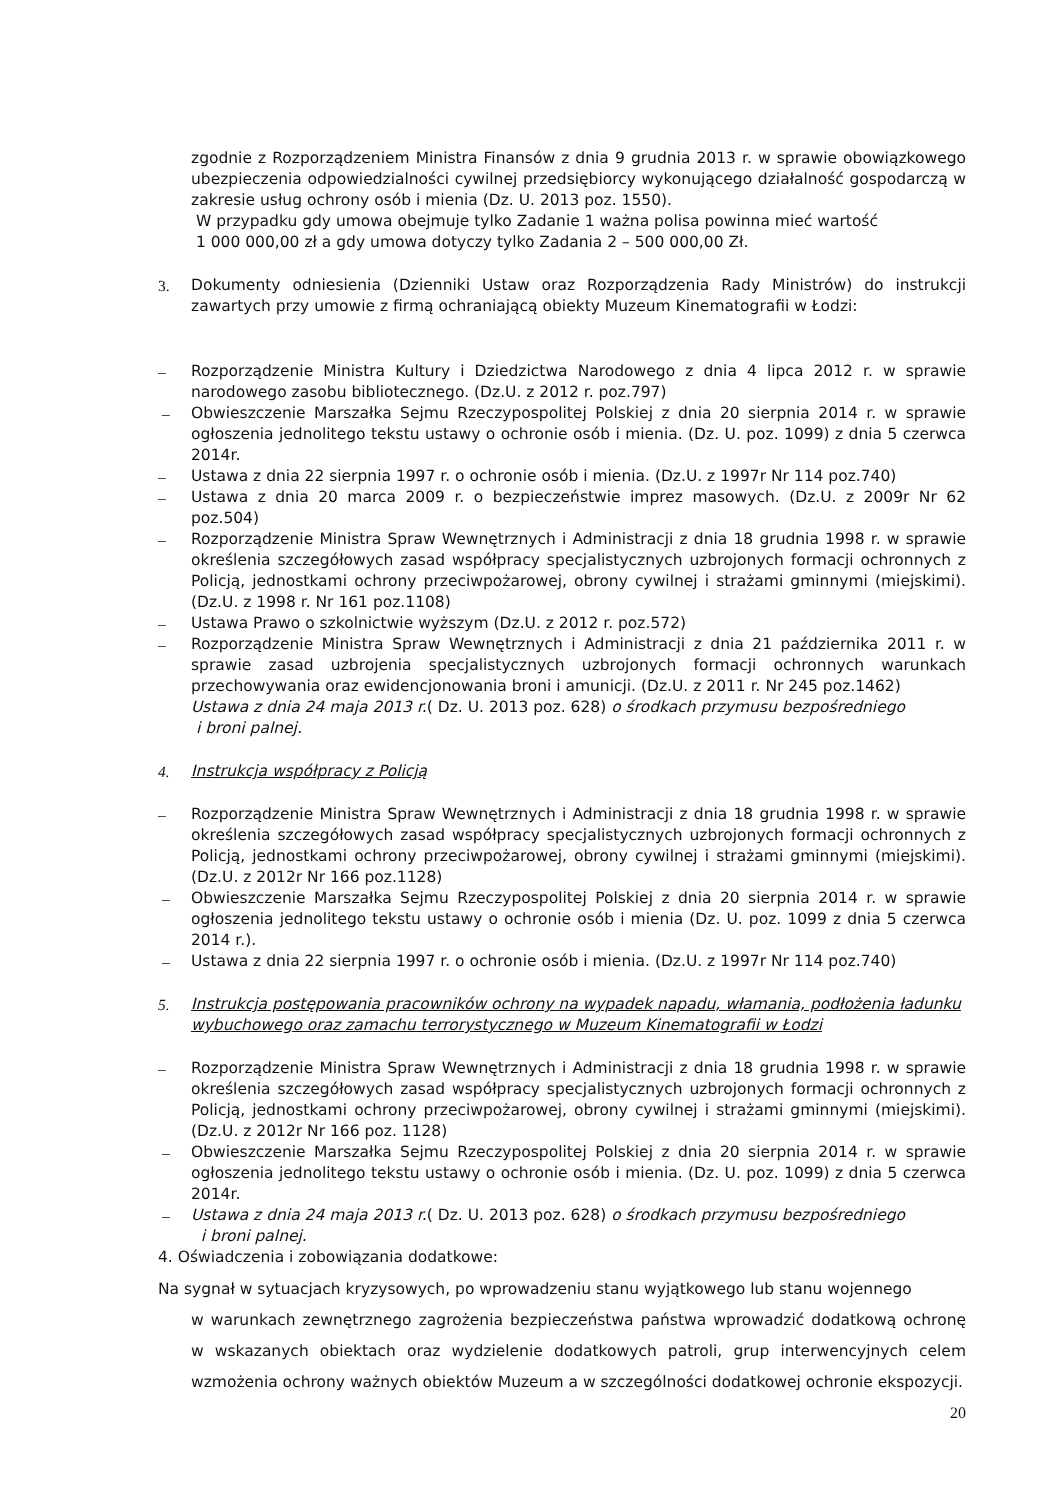zgodnie z Rozporządzeniem Ministra Finansów z dnia 9 grudnia 2013 r. w sprawie obowiązkowego ubezpieczenia odpowiedzialności cywilnej przedsiębiorcy wykonującego działalność gospodarczą w zakresie usług ochrony osób i mienia (Dz. U. 2013 poz. 1550).
W przypadku gdy umowa obejmuje tylko Zadanie 1 ważna polisa powinna mieć wartość
1 000 000,00 zł a gdy umowa dotyczy tylko Zadania 2 – 500 000,00 Zł.
3. Dokumenty odniesienia (Dzienniki Ustaw oraz Rozporządzenia Rady Ministrów) do instrukcji zawartych przy umowie z firmą ochraniającą obiekty Muzeum Kinematografii w Łodzi:
– Rozporządzenie Ministra Kultury i Dziedzictwa Narodowego z dnia 4 lipca 2012 r. w sprawie narodowego zasobu bibliotecznego. (Dz.U. z 2012 r. poz.797)
– Obwieszczenie Marszałka Sejmu Rzeczypospolitej Polskiej z dnia 20 sierpnia 2014 r. w sprawie ogłoszenia jednolitego tekstu ustawy o ochronie osób i mienia. (Dz. U. poz. 1099) z dnia 5 czerwca 2014r.
– Ustawa z dnia 22 sierpnia 1997 r. o ochronie osób i mienia. (Dz.U. z 1997r Nr 114 poz.740)
– Ustawa z dnia 20 marca 2009 r. o bezpieczeństwie imprez masowych. (Dz.U. z 2009r Nr 62 poz.504)
– Rozporządzenie Ministra Spraw Wewnętrznych i Administracji z dnia 18 grudnia 1998 r. w sprawie określenia szczegółowych zasad współpracy specjalistycznych uzbrojonych formacji ochronnych z Policją, jednostkami ochrony przeciwpożarowej, obrony cywilnej i strażami gminnymi (miejskimi). (Dz.U. z 1998 r. Nr 161 poz.1108)
– Ustawa Prawo o szkolnictwie wyższym (Dz.U. z 2012 r. poz.572)
– Rozporządzenie Ministra Spraw Wewnętrznych i Administracji z dnia 21 października 2011 r. w sprawie zasad uzbrojenia specjalistycznych uzbrojonych formacji ochronnych warunkach przechowywania oraz ewidencjonowania broni i amunicji. (Dz.U. z 2011 r. Nr 245 poz.1462)
Ustawa z dnia 24 maja 2013 r.( Dz. U. 2013 poz. 628) o środkach przymusu bezpośredniego
i broni palnej.
4. Instrukcja współpracy z Policją
– Rozporządzenie Ministra Spraw Wewnętrznych i Administracji z dnia 18 grudnia 1998 r. w sprawie określenia szczegółowych zasad współpracy specjalistycznych uzbrojonych formacji ochronnych z Policją, jednostkami ochrony przeciwpożarowej, obrony cywilnej i strażami gminnymi (miejskimi). (Dz.U. z 2012r Nr 166 poz.1128)
– Obwieszczenie Marszałka Sejmu Rzeczypospolitej Polskiej z dnia 20 sierpnia 2014 r. w sprawie ogłoszenia jednolitego tekstu ustawy o ochronie osób i mienia (Dz. U. poz. 1099 z dnia 5 czerwca 2014 r.).
– Ustawa z dnia 22 sierpnia 1997 r. o ochronie osób i mienia. (Dz.U. z 1997r Nr 114 poz.740)
5. Instrukcja postępowania pracowników ochrony na wypadek napadu, włamania, podłożenia ładunku wybuchowego oraz zamachu terrorystycznego w Muzeum Kinematografii w Łodzi
– Rozporządzenie Ministra Spraw Wewnętrznych i Administracji z dnia 18 grudnia 1998 r. w sprawie określenia szczegółowych zasad współpracy specjalistycznych uzbrojonych formacji ochronnych z Policją, jednostkami ochrony przeciwpożarowej, obrony cywilnej i strażami gminnymi (miejskimi). (Dz.U. z 2012r Nr 166 poz. 1128)
– Obwieszczenie Marszałka Sejmu Rzeczypospolitej Polskiej z dnia 20 sierpnia 2014 r. w sprawie ogłoszenia jednolitego tekstu ustawy o ochronie osób i mienia. (Dz. U. poz. 1099) z dnia 5 czerwca 2014r.
– Ustawa z dnia 24 maja 2013 r.( Dz. U. 2013 poz. 628) o środkach przymusu bezpośredniego
i broni palnej.
4. Oświadczenia i zobowiązania dodatkowe:
Na sygnał w sytuacjach kryzysowych, po wprowadzeniu stanu wyjątkowego lub stanu wojennego
w warunkach zewnętrznego zagrożenia bezpieczeństwa państwa wprowadzić dodatkową ochronę w wskazanych obiektach oraz wydzielenie dodatkowych patroli, grup interwencyjnych celem wzmożenia ochrony ważnych obiektów Muzeum a w szczególności dodatkowej ochronie ekspozycji.
20